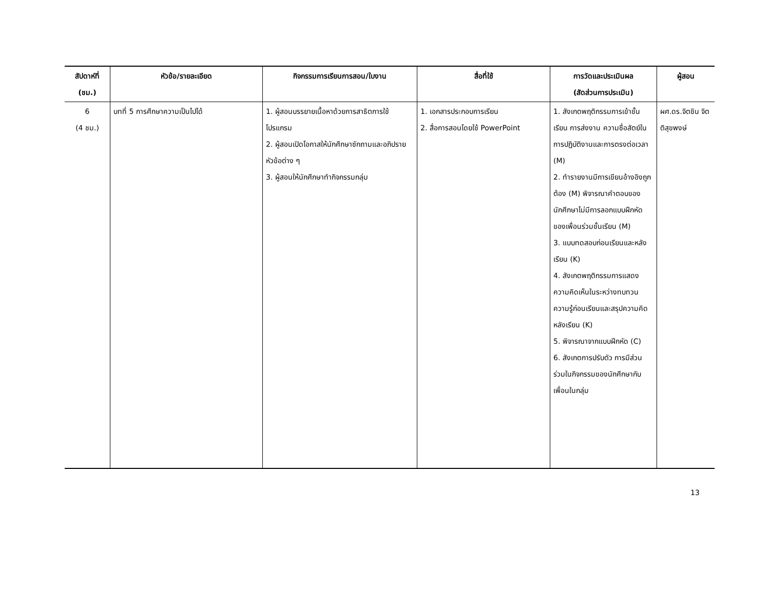| สัปดาห์ที่ (ชม.) | หัวข้อ/รายละเอียด | กิจกรรมการเรียนการสอน/ใบงาน | สื่อที่ใช้ | การวัดและประเมินผล (สัดส่วนการประเมิน) | ผู้สอน |
| --- | --- | --- | --- | --- | --- |
| 6 (4 ชม.) | บทที่ 5 การศึกษาความเป็นไปได้ | 1. ผู้สอนบรรยายเนื้อหาด้วยการสาธิตการใช้โปรแกรม 2. ผู้สอนเปิดโอกาสให้นักศึกษาซักถามและอภิปรายหัวข้อต่าง ๆ 3. ผู้สอนให้นักศึกษาทำกิจกรรมกลุ่ม | 1. เอกสารประกอบการเรียน 2. สื่อการสอนโดยใช้ PowerPoint | 1. สังเกตพฤติกรรมการเข้าชั้นเรียน การส่งงาน ความซื่อสัตย์ในการปฏิบัติงานและการตรงต่อเวลา (M) 2. ทำรายงานมีการเขียนอ้างอิงถูกต้อง (M) พิจารณาคำตอบของนักศึกษาไม่มีการลอกแบบฝึกหัดของเพื่อนร่วมชั้นเรียน (M) 3. แบบทดสอบก่อนเรียนและหลังเรียน (K) 4. สังเกตพฤติกรรมการแสดงความคิดเห็นในระหว่างทบทวนความรู้ก่อนเรียนและสรุปความคิดหลังเรียน (K) 5. พิจารณาจากแบบฝึกหัด (C) 6. สังเกตการปรับตัว การมีส่วนร่วมในกิจกรรมของนักศึกษากับเพื่อนในกลุ่ม | ผศ.ดร.จิตชิน จิตติสุขพงษ์ |
13